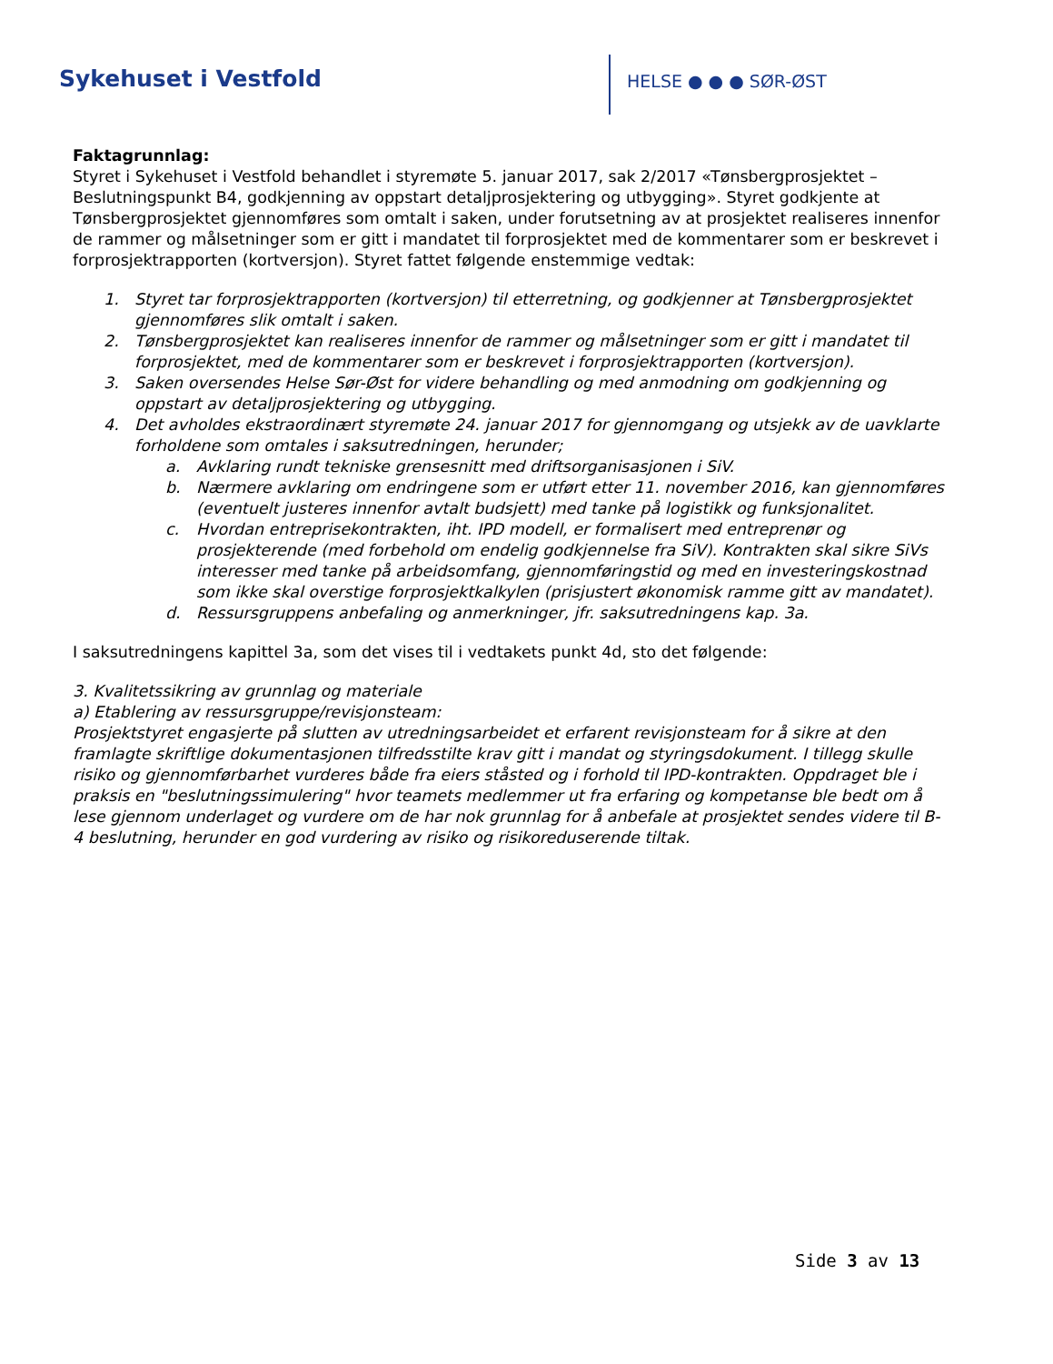Sykehuset i Vestfold HELSE ● ● ● SØR-ØST
Faktagrunnlag:
Styret i Sykehuset i Vestfold behandlet i styremøte 5. januar 2017, sak 2/2017 «Tønsbergprosjektet – Beslutningspunkt B4, godkjenning av oppstart detaljprosjektering og utbygging». Styret godkjente at Tønsbergprosjektet gjennomføres som omtalt i saken, under forutsetning av at prosjektet realiseres innenfor de rammer og målsetninger som er gitt i mandatet til forprosjektet med de kommentarer som er beskrevet i forprosjektrapporten (kortversjon). Styret fattet følgende enstemmige vedtak:
1. Styret tar forprosjektrapporten (kortversjon) til etterretning, og godkjenner at Tønsbergprosjektet gjennomføres slik omtalt i saken.
2. Tønsbergprosjektet kan realiseres innenfor de rammer og målsetninger som er gitt i mandatet til forprosjektet, med de kommentarer som er beskrevet i forprosjektrapporten (kortversjon).
3. Saken oversendes Helse Sør-Øst for videre behandling og med anmodning om godkjenning og oppstart av detaljprosjektering og utbygging.
4. Det avholdes ekstraordinært styremøte 24. januar 2017 for gjennomgang og utsjekk av de uavklarte forholdene som omtales i saksutredningen, herunder;
a. Avklaring rundt tekniske grensesnitt med driftsorganisasjonen i SiV.
b. Nærmere avklaring om endringene som er utført etter 11. november 2016, kan gjennomføres (eventuelt justeres innenfor avtalt budsjett) med tanke på logistikk og funksjonalitet.
c. Hvordan entreprisekontrakten, iht. IPD modell, er formalisert med entreprenør og prosjekterende (med forbehold om endelig godkjennelse fra SiV). Kontrakten skal sikre SiVs interesser med tanke på arbeidsomfang, gjennomføringstid og med en investeringskostnad som ikke skal overstige forprosjektkalkylen (prisjustert økonomisk ramme gitt av mandatet).
d. Ressursgruppens anbefaling og anmerkninger, jfr. saksutredningens kap. 3a.
I saksutredningens kapittel 3a, som det vises til i vedtakets punkt 4d, sto det følgende:
3. Kvalitetssikring av grunnlag og materiale
a) Etablering av ressursgruppe/revisjonsteam:
Prosjektstyret engasjerte på slutten av utredningsarbeidet et erfarent revisjonsteam for å sikre at den framlagte skriftlige dokumentasjonen tilfredsstilte krav gitt i mandat og styringsdokument. I tillegg skulle risiko og gjennomførbarhet vurderes både fra eiers ståsted og i forhold til IPD-kontrakten. Oppdraget ble i praksis en "beslutningssimulering" hvor teamets medlemmer ut fra erfaring og kompetanse ble bedt om å lese gjennom underlaget og vurdere om de har nok grunnlag for å anbefale at prosjektet sendes videre til B-4 beslutning, herunder en god vurdering av risiko og risikoreduserende tiltak.
Side 3 av 13